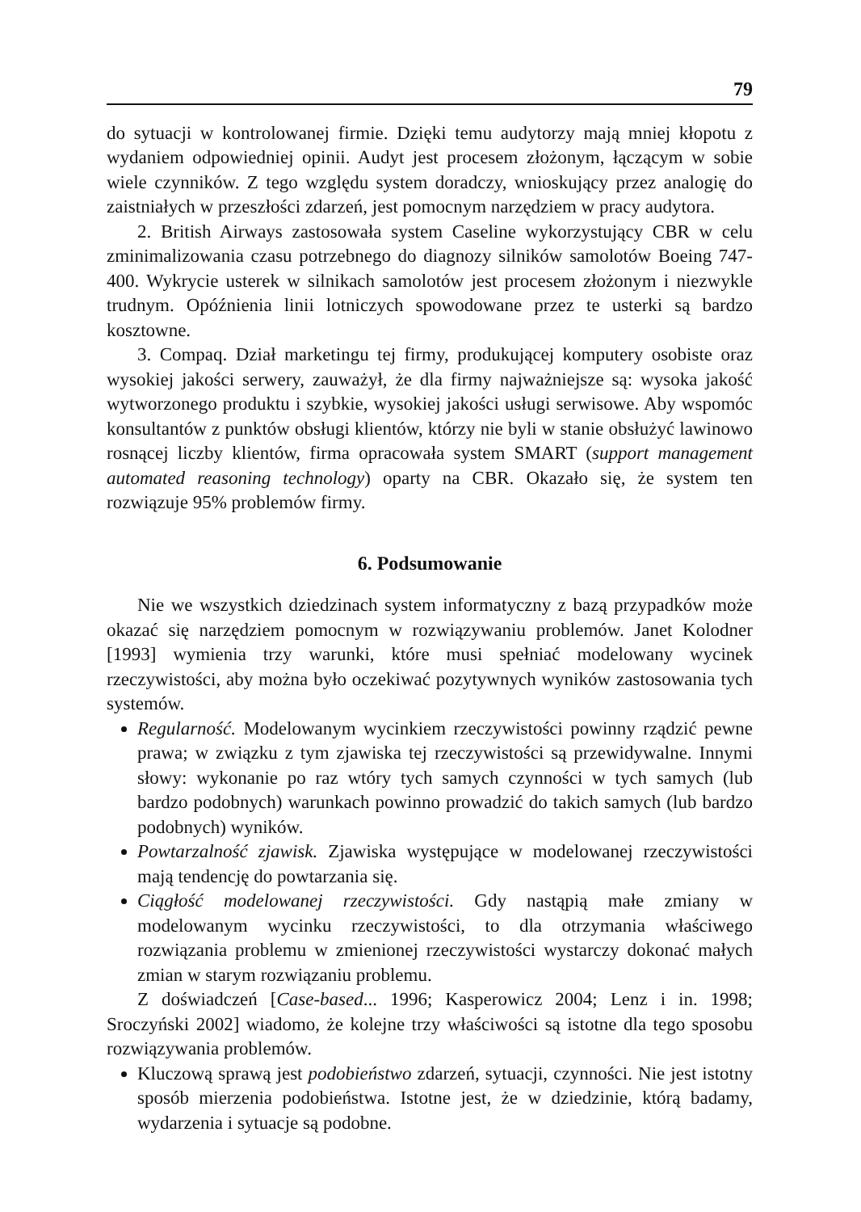79
do sytuacji w kontrolowanej firmie. Dzięki temu audytorzy mają mniej kłopotu z wydaniem odpowiedniej opinii. Audyt jest procesem złożonym, łączącym w sobie wiele czynników. Z tego względu system doradczy, wnioskujący przez analogię do zaistniałych w przeszłości zdarzeń, jest pomocnym narzędziem w pracy audytora.
2. British Airways zastosowała system Caseline wykorzystujący CBR w celu zminimalizowania czasu potrzebnego do diagnozy silników samolotów Boeing 747-400. Wykrycie usterek w silnikach samolotów jest procesem złożonym i niezwykle trudnym. Opóźnienia linii lotniczych spowodowane przez te usterki są bardzo kosztowne.
3. Compaq. Dział marketingu tej firmy, produkującej komputery osobiste oraz wysokiej jakości serwery, zauważył, że dla firmy najważniejsze są: wysoka jakość wytworzonego produktu i szybkie, wysokiej jakości usługi serwisowe. Aby wspomóc konsultantów z punktów obsługi klientów, którzy nie byli w stanie obsłużyć lawinowo rosnącej liczby klientów, firma opracowała system SMART (support management automated reasoning technology) oparty na CBR. Okazało się, że system ten rozwiązuje 95% problemów firmy.
6. Podsumowanie
Nie we wszystkich dziedzinach system informatyczny z bazą przypadków może okazać się narzędziem pomocnym w rozwiązywaniu problemów. Janet Kolodner [1993] wymienia trzy warunki, które musi spełniać modelowany wycinek rzeczywistości, aby można było oczekiwać pozytywnych wyników zastosowania tych systemów.
Regularność. Modelowanym wycinkiem rzeczywistości powinny rządzić pewne prawa; w związku z tym zjawiska tej rzeczywistości są przewidywalne. Innymi słowy: wykonanie po raz wtóry tych samych czynności w tych samych (lub bardzo podobnych) warunkach powinno prowadzić do takich samych (lub bardzo podobnych) wyników.
Powtarzalność zjawisk. Zjawiska występujące w modelowanej rzeczywistości mają tendencję do powtarzania się.
Ciągłość modelowanej rzeczywistości. Gdy nastąpią małe zmiany w modelowanym wycinku rzeczywistości, to dla otrzymania właściwego rozwiązania problemu w zmienionej rzeczywistości wystarczy dokonać małych zmian w starym rozwiązaniu problemu.
Z doświadczeń [Case-based... 1996; Kasperowicz 2004; Lenz i in. 1998; Sroczyński 2002] wiadomo, że kolejne trzy właściwości są istotne dla tego sposobu rozwiązywania problemów.
Kluczową sprawą jest podobieństwo zdarzeń, sytuacji, czynności. Nie jest istotny sposób mierzenia podobieństwa. Istotne jest, że w dziedzinie, którą badamy, wydarzenia i sytuacje są podobne.